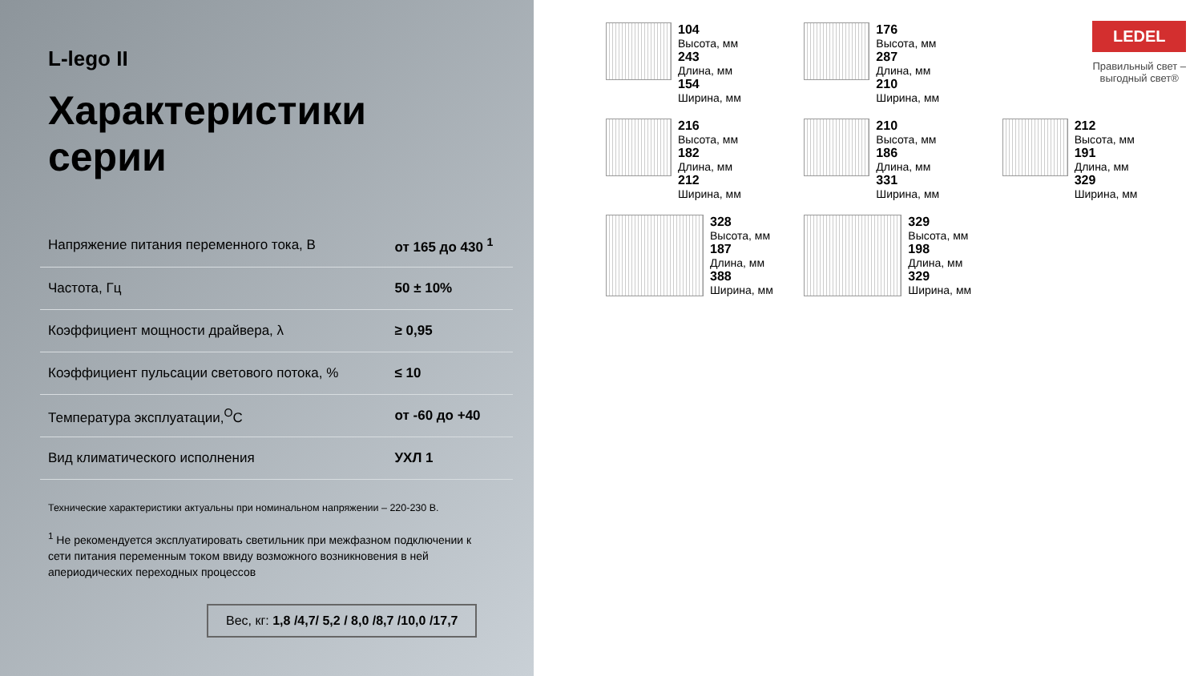L-lego II
Характеристики серии
| Напряжение питания переменного тока, В | от 165 до 430 <sup>1</sup> |
| Частота, Гц | 50 ± 10% |
| Коэффициент мощности драйвера, λ | ≥ 0,95 |
| Коэффициент пульсации светового потока, % | ≤ 10 |
| Температура эксплуатации,<sup>O</sup>C | от -60 до +40 |
| Вид климатического исполнения | УХЛ 1 |
Технические характеристики актуальны при номинальном напряжении – 220-230 В.
<sup>1</sup> Не рекомендуется эксплуатировать светильник при межфазном подключении к сети питания переменным током ввиду возможного возникновения в ней апериодических переходных процессов
Вес, кг: 1,8 /4,7/ 5,2 / 8,0 /8,7 /10,0 /17,7
LEDEL
Правильный свет –
выгодный свет®
104
Высота, мм
243
Длина, мм
154
Ширина, мм
176
Высота, мм
287
Длина, мм
210
Ширина, мм
216
Высота, мм
182
Длина, мм
212
Ширина, мм
210
Высота, мм
186
Длина, мм
331
Ширина, мм
212
Высота, мм
191
Длина, мм
329
Ширина, мм
328
Высота, мм
187
Длина, мм
388
Ширина, мм
329
Высота, мм
198
Длина, мм
329
Ширина, мм